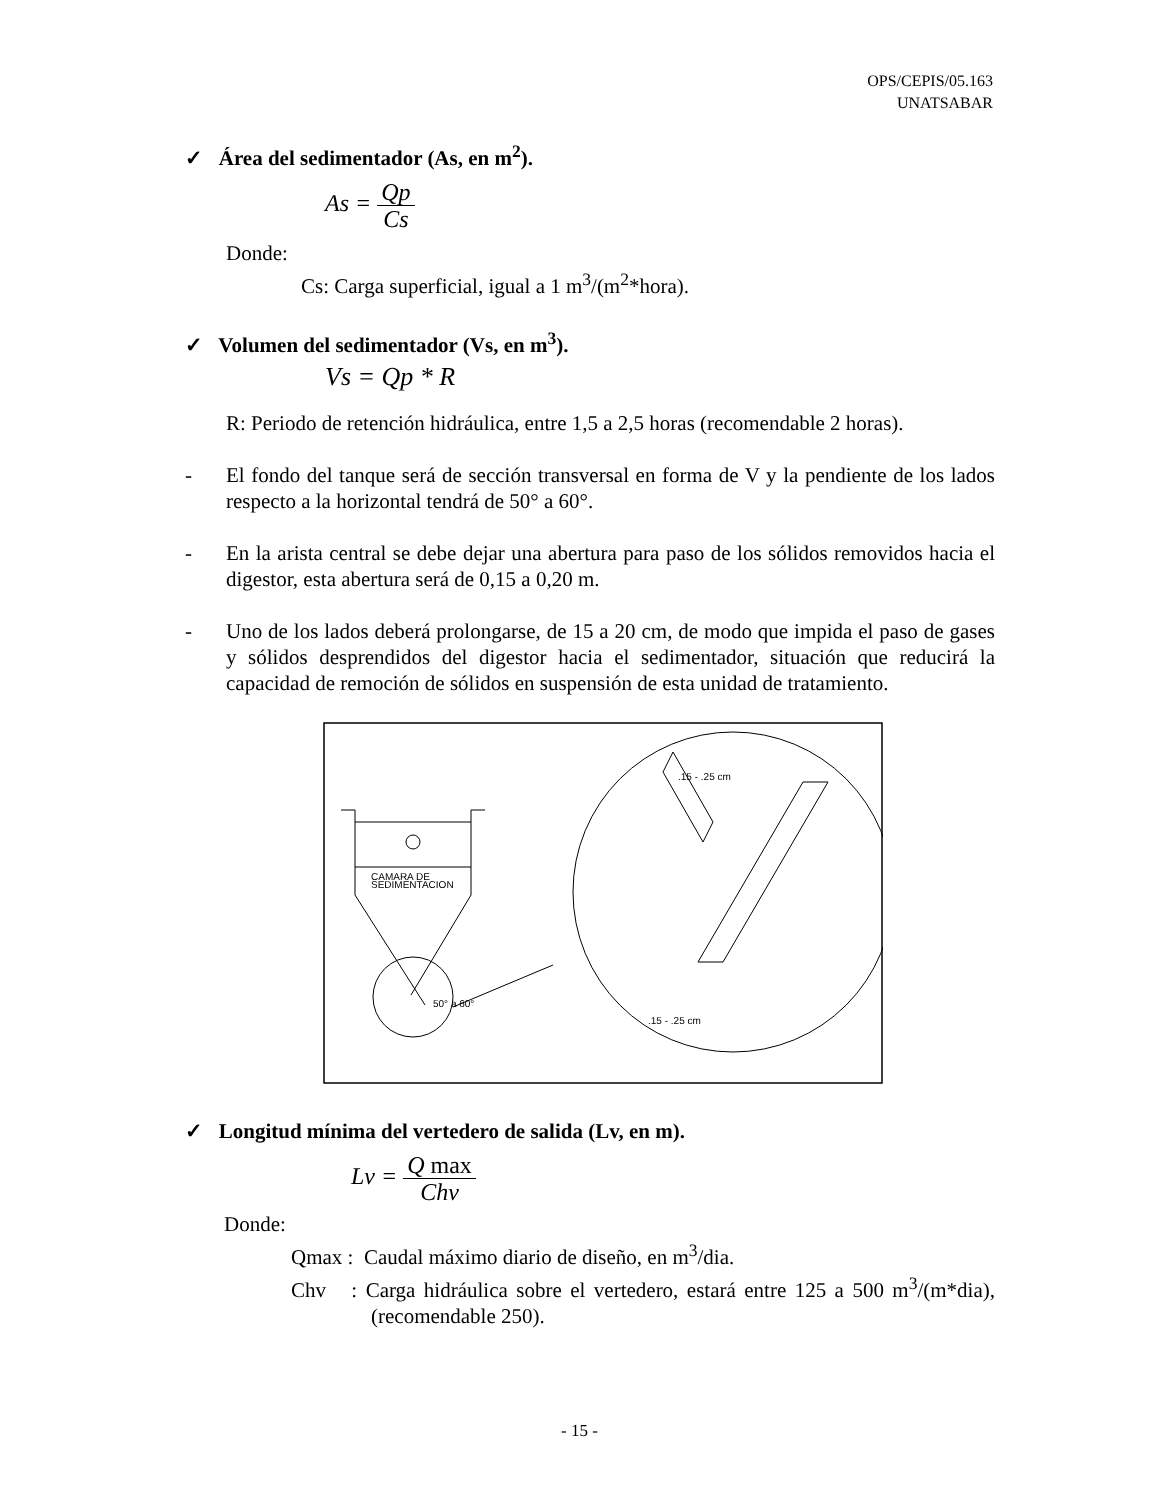OPS/CEPIS/05.163
UNATSABAR
✓ Área del sedimentador (As, en m<sup>2</sup>).
As = Qp Cs
Donde:
Cs: Carga superficial, igual a 1 m<sup>3</sup>/(m<sup>2</sup>*hora).
✓ Volumen del sedimentador (Vs, en m<sup>3</sup>).
Vs = Qp * R
R: Periodo de retención hidráulica, entre 1,5 a 2,5 horas (recomendable 2 horas).
- El fondo del tanque será de sección transversal en forma de V y la pendiente de los lados respecto a la horizontal tendrá de 50° a 60°.
- En la arista central se debe dejar una abertura para paso de los sólidos removidos hacia el digestor, esta abertura será de 0,15 a 0,20 m.
- Uno de los lados deberá prolongarse, de 15 a 20 cm, de modo que impida el paso de gases y sólidos desprendidos del digestor hacia el sedimentador, situación que reducirá la capacidad de remoción de sólidos en suspensión de esta unidad de tratamiento.
CAMARA DE
SEDIMENTACION
50° a 60°
.15 - .25 cm
.15 - .25 cm
✓ Longitud mínima del vertedero de salida (Lv, en m).
Lv = Q max Chv
Donde:
Qmax : Caudal máximo diario de diseño, en m<sup>3</sup>/dia.
Chv : Carga hidráulica sobre el vertedero, estará entre 125 a 500 m<sup>3</sup>/(m*dia), (recomendable 250).
- 15 -